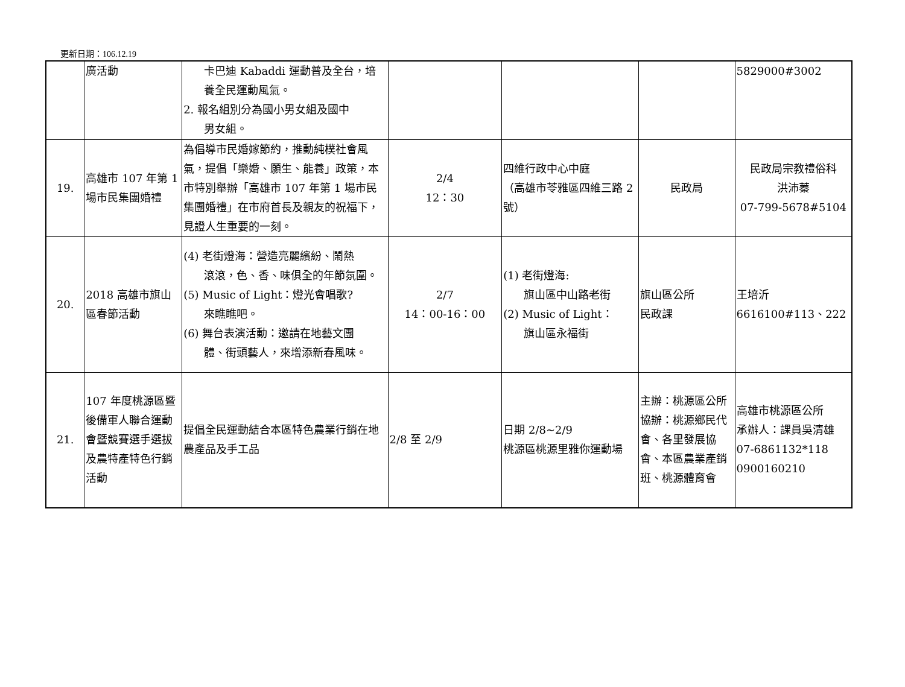更新日期：106.12.19
| | 廣活動 | 卡巴迪 Kabaddi 運動普及全台，培養全民運動風氣。 2. 報名組別分為國小男女組及國中 男女組。 | | | | 5829000#3002 |
| 19. | 高雄市 107 年第 1 場市民集團婚禮 | 為倡導市民婚嫁節約，推動純樸社會風氣，提倡「樂婚、願生、能養」政策，本市特別舉辦「高雄市 107 年第 1 場市民集團婚禮」在市府首長及親友的祝福下，見證人生重要的一刻。 | 2/4 12：30 | 四維行政中心中庭 （高雄市苓雅區四維三路 2 號） | 民政局 | 民政局宗教禮俗科 洪沛蓁 07-799-5678#5104 |
| 20. | 2018 高雄市旗山區春節活動 | (4) 老街燈海：營造亮麗繽紛、鬧熱 滾滾，色、香、味俱全的年節氛圍。 (5) Music of Light：燈光會唱歌? 來瞧瞧吧。 (6) 舞台表演活動：邀請在地藝文團 體、街頭藝人，來增添新春風味。 | 2/7 14：00-16：00 | (1) 老街燈海: 旗山區中山路老街 (2) Music of Light： 旗山區永福街 | 旗山區公所 民政課 | 王培沂 6616100#113、222 |
| 21. | 107 年度桃源區暨後備軍人聯合運動會暨競賽選手選拔及農特產特色行銷活動 | 提倡全民運動結合本區特色農業行銷在地農產品及手工品 | 2/8 至 2/9 | 日期 2/8~2/9 桃源區桃源里雅你運動場 | 主辦：桃源區公所 協辦：桃源鄉民代會、各里發展協會、本區農業產銷班、桃源體育會 | 高雄市桃源區公所 承辦人：課員吳清雄 07-6861132*118 0900160210 |